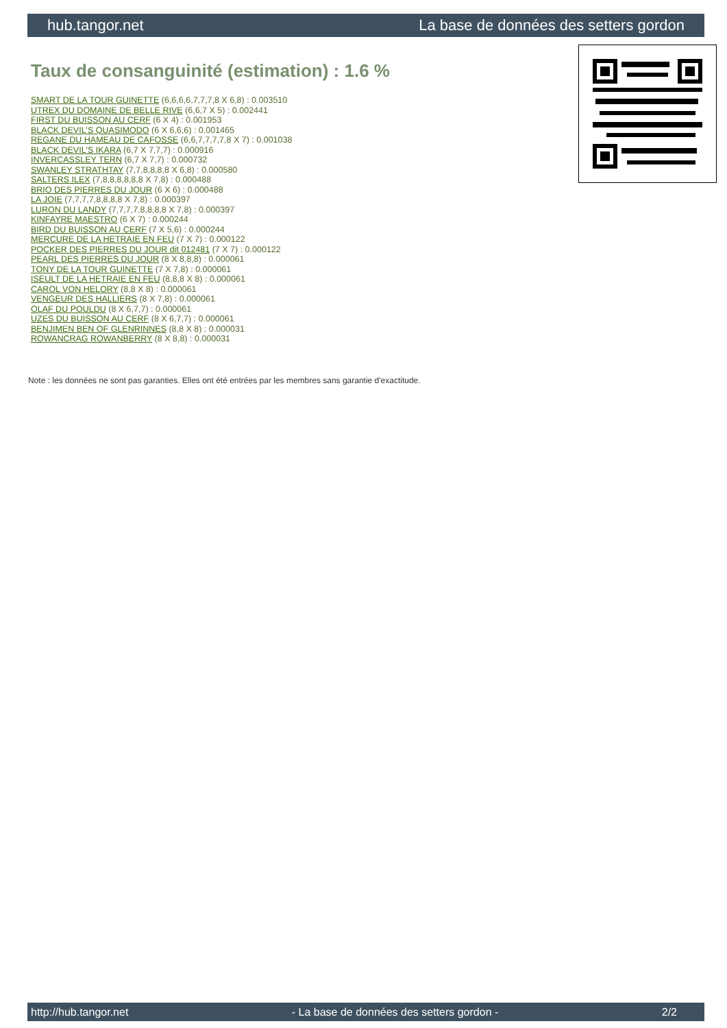hub.tangor.net La base de données des setters gordon
Taux de consanguinité (estimation) : 1.6 %
SMART DE LA TOUR GUINETTE (6,6,6,6,7,7,7,8 X 6,8) : 0.003510
UTREX DU DOMAINE DE BELLE RIVE (6,6,7 X 5) : 0.002441
FIRST DU BUISSON AU CERF (6 X 4) : 0.001953
BLACK DEVIL'S QUASIMODO (6 X 6,6,6) : 0.001465
REGANE DU HAMEAU DE CAFOSSE (6,6,7,7,7,7,8 X 7) : 0.001038
BLACK DEVIL'S IKARA (6,7 X 7,7,7) : 0.000916
INVERCASSLEY TERN (6,7 X 7,7) : 0.000732
SWANLEY STRATHTAY (7,7,8,8,8,8 X 6,8) : 0.000580
SALTERS ILEX (7,8,8,8,8,8,8 X 7,8) : 0.000488
BRIO DES PIERRES DU JOUR (6 X 6) : 0.000488
LA JOIE (7,7,7,7,8,8,8,8 X 7,8) : 0.000397
LURON DU LANDY (7,7,7,7,8,8,8,8 X 7,8) : 0.000397
KINFAYRE MAESTRO (6 X 7) : 0.000244
BIRD DU BUISSON AU CERF (7 X 5,6) : 0.000244
MERCURE DE LA HETRAIE EN FEU (7 X 7) : 0.000122
POCKER DES PIERRES DU JOUR dit 012481 (7 X 7) : 0.000122
PEARL DES PIERRES DU JOUR (8 X 8,8,8) : 0.000061
TONY DE LA TOUR GUINETTE (7 X 7,8) : 0.000061
ISEULT DE LA HETRAIE EN FEU (8,8,8 X 8) : 0.000061
CAROL VON HELORY (8,8 X 8) : 0.000061
VENGEUR DES HALLIERS (8 X 7,8) : 0.000061
OLAF DU POULDU (8 X 6,7,7) : 0.000061
UZES DU BUISSON AU CERF (8 X 6,7,7) : 0.000061
BENJIMEN BEN OF GLENRINNES (8,8 X 8) : 0.000031
ROWANCRAG ROWANBERRY (8 X 8,8) : 0.000031
Note : les données ne sont pas garanties. Elles ont été entrées par les membres sans garantie d'exactitude.
http://hub.tangor.net - La base de données des setters gordon - 2/2